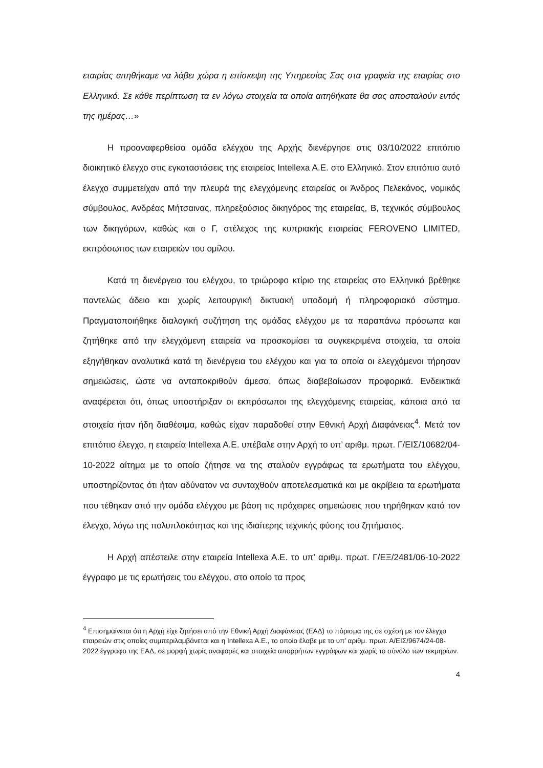εταιρίας αιτηθήκαμε να λάβει χώρα η επίσκεψη της Υπηρεσίας Σας στα γραφεία της εταιρίας στο Ελληνικό. Σε κάθε περίπτωση τα εν λόγω στοιχεία τα οποία αιτηθήκατε θα σας αποσταλούν εντός της ημέρας…»
Η προαναφερθείσα ομάδα ελέγχου της Αρχής διενέργησε στις 03/10/2022 επιτόπιο διοικητικό έλεγχο στις εγκαταστάσεις της εταιρείας Intellexa A.E. στο Ελληνικό. Στον επιτόπιο αυτό έλεγχο συμμετείχαν από την πλευρά της ελεγχόμενης εταιρείας οι Άνδρος Πελεκάνος, νομικός σύμβουλος, Ανδρέας Μήτσαινας, πληρεξούσιος δικηγόρος της εταιρείας, Β, τεχνικός σύμβουλος των δικηγόρων, καθώς και ο Γ, στέλεχος της κυπριακής εταιρείας FEROVENO LIMITED, εκπρόσωπος των εταιρειών του ομίλου.
Κατά τη διενέργεια του ελέγχου, το τριώροφο κτίριο της εταιρείας στο Ελληνικό βρέθηκε παντελώς άδειο και χωρίς λειτουργική δικτυακή υποδομή ή πληροφοριακό σύστημα. Πραγματοποιήθηκε διαλογική συζήτηση της ομάδας ελέγχου με τα παραπάνω πρόσωπα και ζητήθηκε από την ελεγχόμενη εταιρεία να προσκομίσει τα συγκεκριμένα στοιχεία, τα οποία εξηγήθηκαν αναλυτικά κατά τη διενέργεια του ελέγχου και για τα οποία οι ελεγχόμενοι τήρησαν σημειώσεις, ώστε να ανταποκριθούν άμεσα, όπως διαβεβαίωσαν προφορικά. Ενδεικτικά αναφέρεται ότι, όπως υποστήριξαν οι εκπρόσωποι της ελεγχόμενης εταιρείας, κάποια από τα στοιχεία ήταν ήδη διαθέσιμα, καθώς είχαν παραδοθεί στην Εθνική Αρχή Διαφάνειας<sup>4</sup>. Μετά τον επιτόπιο έλεγχο, η εταιρεία Intellexa A.E. υπέβαλε στην Αρχή το υπ’ αριθμ. πρωτ. Γ/ΕΙΣ/10682/04-10-2022 αίτημα με το οποίο ζήτησε να της σταλούν εγγράφως τα ερωτήματα του ελέγχου, υποστηρίζοντας ότι ήταν αδύνατον να συνταχθούν αποτελεσματικά και με ακρίβεια τα ερωτήματα που τέθηκαν από την ομάδα ελέγχου με βάση τις πρόχειρες σημειώσεις που τηρήθηκαν κατά τον έλεγχο, λόγω της πολυπλοκότητας και της ιδιαίτερης τεχνικής φύσης του ζητήματος.
Η Αρχή απέστειλε στην εταιρεία Intellexa A.E. το υπ’ αριθμ. πρωτ. Γ/ΕΞ/2481/06-10-2022 έγγραφο με τις ερωτήσεις του ελέγχου, στο οποίο τα προς
<sup>4</sup> Επισημαίνεται ότι η Αρχή είχε ζητήσει από την Εθνική Αρχή Διαφάνειας (ΕΑΔ) το πόρισμα της σε σχέση με τον έλεγχο εταιρειών στις οποίες συμπεριλαμβάνεται και η Intellexa A.E., το οποίο έλαβε με το υπ’ αριθμ. πρωτ. Α/ΕΙΣ/9674/24-08-2022 έγγραφο της ΕΑΔ, σε μορφή χωρίς αναφορές και στοιχεία απορρήτων εγγράφων και χωρίς το σύνολο των τεκμηρίων.
4